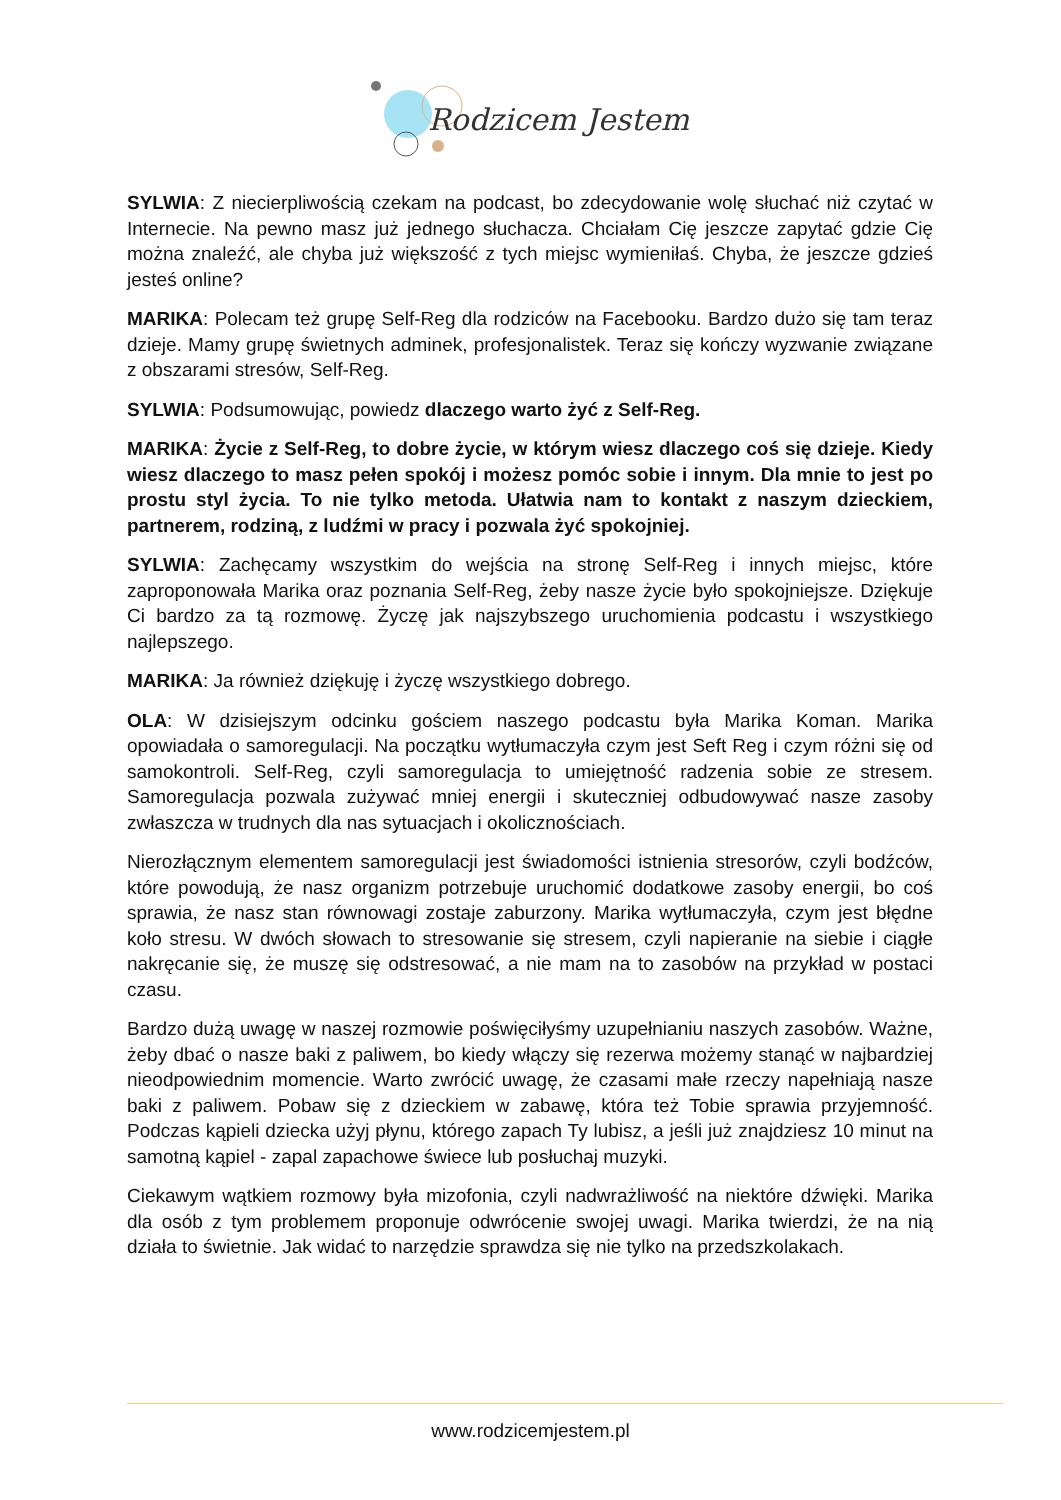Rodzicem Jestem
SYLWIA: Z niecierpliwością czekam na podcast, bo zdecydowanie wolę słuchać niż czytać w Internecie. Na pewno masz już jednego słuchacza. Chciałam Cię jeszcze zapytać gdzie Cię można znaleźć, ale chyba już większość z tych miejsc wymieniłaś. Chyba, że jeszcze gdzieś jesteś online?
MARIKA: Polecam też grupę Self-Reg dla rodziców na Facebooku. Bardzo dużo się tam teraz dzieje. Mamy grupę świetnych adminek, profesjonalistek. Teraz się kończy wyzwanie związane z obszarami stresów, Self-Reg.
SYLWIA: Podsumowując, powiedz dlaczego warto żyć z Self-Reg.
MARIKA: Życie z Self-Reg, to dobre życie, w którym wiesz dlaczego coś się dzieje. Kiedy wiesz dlaczego to masz pełen spokój i możesz pomóc sobie i innym. Dla mnie to jest po prostu styl życia. To nie tylko metoda. Ułatwia nam to kontakt z naszym dzieckiem, partnerem, rodziną, z ludźmi w pracy i pozwala żyć spokojniej.
SYLWIA: Zachęcamy wszystkim do wejścia na stronę Self-Reg i innych miejsc, które zaproponowała Marika oraz poznania Self-Reg, żeby nasze życie było spokojniejsze. Dziękuje Ci bardzo za tą rozmowę. Życzę jak najszybszego uruchomienia podcastu i wszystkiego najlepszego.
MARIKA: Ja również dziękuję i życzę wszystkiego dobrego.
OLA: W dzisiejszym odcinku gościem naszego podcastu była Marika Koman. Marika opowiadała o samoregulacji. Na początku wytłumaczyła czym jest Seft Reg i czym różni się od samokontroli. Self-Reg, czyli samoregulacja to umiejętność radzenia sobie ze stresem. Samoregulacja pozwala zużywać mniej energii i skuteczniej odbudowywać nasze zasoby zwłaszcza w trudnych dla nas sytuacjach i okolicznościach.
Nierozłącznym elementem samoregulacji jest świadomości istnienia stresorów, czyli bodźców, które powodują, że nasz organizm potrzebuje uruchomić dodatkowe zasoby energii, bo coś sprawia, że nasz stan równowagi zostaje zaburzony. Marika wytłumaczyła, czym jest błędne koło stresu. W dwóch słowach to stresowanie się stresem, czyli napieranie na siebie i ciągłe nakręcanie się, że muszę się odstresować, a nie mam na to zasobów na przykład w postaci czasu.
Bardzo dużą uwagę w naszej rozmowie poświęciłyśmy uzupełnianiu naszych zasobów. Ważne, żeby dbać o nasze baki z paliwem, bo kiedy włączy się rezerwa możemy stanąć w najbardziej nieodpowiednim momencie. Warto zwrócić uwagę, że czasami małe rzeczy napełniają nasze baki z paliwem. Pobaw się z dzieckiem w zabawę, która też Tobie sprawia przyjemność. Podczas kąpieli dziecka użyj płynu, którego zapach Ty lubisz, a jeśli już znajdziesz 10 minut na samotną kąpiel - zapal zapachowe świece lub posłuchaj muzyki.
Ciekawym wątkiem rozmowy była mizofonia, czyli nadwrażliwość na niektóre dźwięki. Marika dla osób z tym problemem proponuje odwrócenie swojej uwagi. Marika twierdzi, że na nią działa to świetnie. Jak widać to narzędzie sprawdza się nie tylko na przedszkolakach.
www.rodzicemjestem.pl